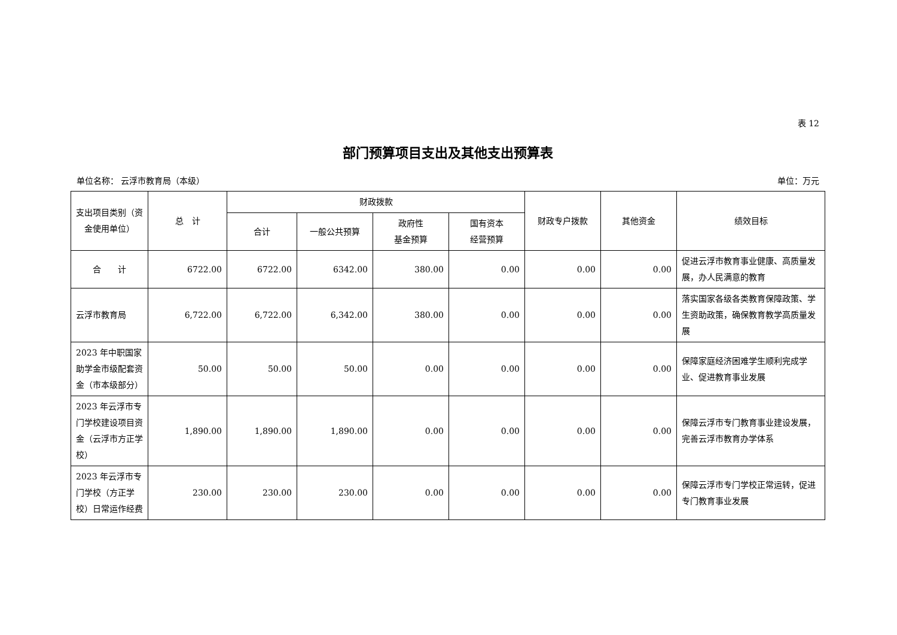表 12
部门预算项目支出及其他支出预算表
单位名称： 云浮市教育局（本级） 单位：万元
| 支出项目类别（资金使用单位） | 总 计 | 财政拨款 | | | | 财政专户拨款 | 其他资金 | 绩效目标 |
| --- | --- | --- | --- | --- | --- | --- | --- | --- |
| | | 合计 | 一般公共预算 | 政府性 基金预算 | 国有资本 经营预算 | | | |
| 合 计 | 6722.00 | 6722.00 | 6342.00 | 380.00 | 0.00 | 0.00 | 0.00 | 促进云浮市教育事业健康、高质量发展，办人民满意的教育 |
| 云浮市教育局 | 6,722.00 | 6,722.00 | 6,342.00 | 380.00 | 0.00 | 0.00 | 0.00 | 落实国家各级各类教育保障政策、学生资助政策，确保教育教学高质量发展 |
| 2023 年中职国家助学金市级配套资金（市本级部分） | 50.00 | 50.00 | 50.00 | 0.00 | 0.00 | 0.00 | 0.00 | 保障家庭经济困难学生顺利完成学业、促进教育事业发展 |
| 2023 年云浮市专门学校建设项目资金（云浮市方正学校） | 1,890.00 | 1,890.00 | 1,890.00 | 0.00 | 0.00 | 0.00 | 0.00 | 保障云浮市专门教育事业建设发展，完善云浮市教育办学体系 |
| 2023 年云浮市专门学校（方正学校）日常运作经费 | 230.00 | 230.00 | 230.00 | 0.00 | 0.00 | 0.00 | 0.00 | 保障云浮市专门学校正常运转，促进专门教育事业发展 |